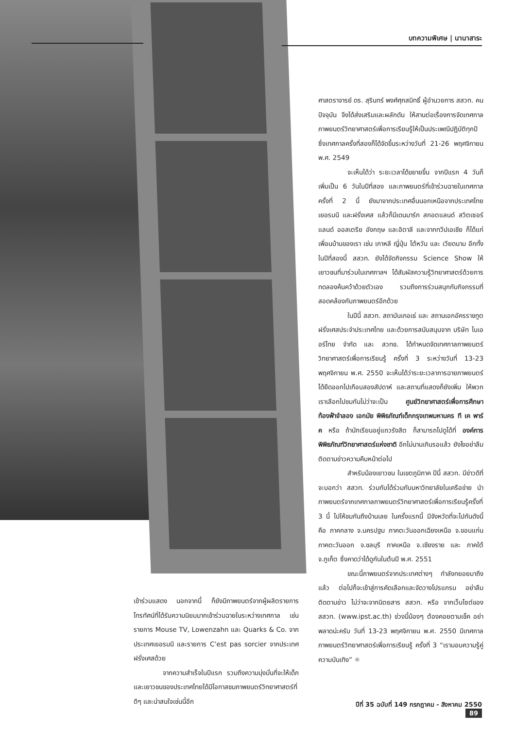บทความพิเศษ | นานาสาระ
ศาสตราจารย์ ดร. สุรินทร์ พงศ์ศุภสมิทธิ์ ผู้อำนวยการ สสวท. คนปัจจุบัน จึงได้ส่งเสริมและผลักดัน ให้สานต่อเรื่องการจัดเทศกาลภาพยนตร์วิทยาศาสตร์เพื่อการเรียนรู้ให้เป็นประเพณีปฏิบัติทุกปี ซึ่งเทศกาลครั้งที่สองก็ได้จัดขึ้นระหว่างวันที่ 21-26 พฤศจิกายน พ.ศ. 2549
จะเห็นได้ว่า ระยะเวลาได้ขยายขึ้น จากปีแรก 4 วันก็เพิ่มเป็น 6 วันในปีที่สอง และภาพยนตร์ที่เข้าร่วมฉายในเทศกาลครั้งที่ 2 นี้ ยังมาจากประเทศอื่นนอกเหนือจากประเทศไทย เยอรมนี และฝรั่งเศส แล้วก็มีเดนมาร์ก สกอตแลนด์ สวิตเซอร์แลนด์ ออสเตรีย อังกฤษ และอิตาลี และจากทวีปเอเชีย ก็ได้แก่เพื่อนบ้านของเรา เช่น เกาหลี ญี่ปุ่น ไต้หวัน และ เวียดนาม อีกทั้งในปีที่สองนี้ สสวท. ยังได้จัดกิจกรรม Science Show ให้เยาวชนที่มาร่วมในเทศกาลฯ ได้สัมผัสความรู้วิทยาศาสตร์ด้วยการทดลองค้นคว้าด้วยตัวเอง รวมถึงการร่วมสนุกกับกิจกรรมที่สอดคล้องกับภาพยนตร์อีกด้วย
ในปีนี้ สสวท. สถาบันเกอเธ่ และ สถานเอกอัครราชทูตฝรั่งเศสประจำประเทศไทย และด้วยการสนับสนุนจาก บริษัท ไบเออร์ไทย จำกัด และ สวทช. ได้กำหนดจัดเทศกาลภาพยนตร์วิทยาศาสตร์เพื่อการเรียนรู้ ครั้งที่ 3 ระหว่างวันที่ 13-23 พฤศจิกายน พ.ศ. 2550 จะเห็นได้ว่าระยะเวลาการฉายภาพยนตร์ได้ยืดออกไปเกือบสองสัปดาห์ และสถานที่แสดงก็ยังเพิ่ม ให้พวกเราเลือกไปชมกันไม่ว่าจะเป็น ศูนย์วิทยาศาสตร์เพื่อการศึกษา ท้องฟ้าจำลอง เอกมัย พิพิธภัณฑ์เด็กกรุงเทพมหานคร ที เค พาร์ค หรือ ถ้านักเรียนอยู่แถวรังสิต ก็สามารถไปดูได้ที่ องค์การพิพิธภัณฑ์วิทยาศาสตร์แห่งชาติ อีกไม่นานเกินรอแล้ว ยังไงอย่าลืมติดตามข่าวความคืบหน้าต่อไป
สำหรับน้องเยาวชน ในเขตภูมิภาค ปีนี้ สสวท. มีข่าวดีที่จะบอกว่า สสวท. ร่วมกับได้ร่วมกับมหาวิทยาลัยในเครือข่าย นำภาพยนตร์จากเทศกาลภาพยนตร์วิทยาศาสตร์เพื่อการเรียนรู้ครั้งที่ 3 นี้ ไปให้ชมกันถึงบ้านเลย ในครั้งแรกนี้ มีจังหวัดที่จะไปกันดังนี้คือ ภาคกลาง จ.นครปฐม ภาคตะวันออกเฉียงเหนือ จ.ขอนแก่น ภาคตะวันออก จ.ชลบุรี ภาคเหนือ จ.เชียงราย และ ภาคใต้ จ.ภูเก็ต ซึ่งคาดว่าได้ดูกันในต้นปี พ.ศ. 2551
ขณะนี้ภาพยนตร์จากประเทศต่างๆ กำลังทยอยมาถึงแล้ว ต่อไปก็จะเข้าสู่การคัดเลือกและจัดวางโปรแกรม อย่าลืมติดตามข่าว ไม่ว่าจะจากนิตยสาร สสวท. หรือ จากเว็บไซต์ของ สสวท. (www.ipst.ac.th) ช่วงนี้น้องๆ ต้องคอยตามเช็ค อย่าพลาดน่ะครับ วันที่ 13-23 พฤศจิกายน พ.ศ. 2550 มีเทศกาลภาพยนตร์วิทยาศาสตร์เพื่อการเรียนรู้ ครั้งที่ 3 “เรามอบความรู้คู่ความบันเทิง” ⚛
เข้าร่วมแสดง นอกจากนี้ ก็ยังมีภาพยนตร์จากผู้ผลิตรายการโทรทัศน์ที่ได้รับความนิยมมากเข้าร่วมฉายในระหว่างเทศกาล เช่น รายการ Mouse TV, Lowenzahn และ Quarks & Co. จากประเทศเยอรมนี และรายการ C’est pas sorcier จากประเทศฝรั่งเศสด้วย
จากความสำเร็จในปีแรก รวมถึงความมุ่งมั่นที่จะให้เด็กและเยาวชนของประเทศไทยได้มีโอกาสชมภาพยนตร์วิทยาศาสตร์ที่ดีๆ และน่าสนใจเช่นนี้อีก
ปีที่ 35 ฉบับที่ 149 กรกฎาคม - สิงหาคม 2550 89